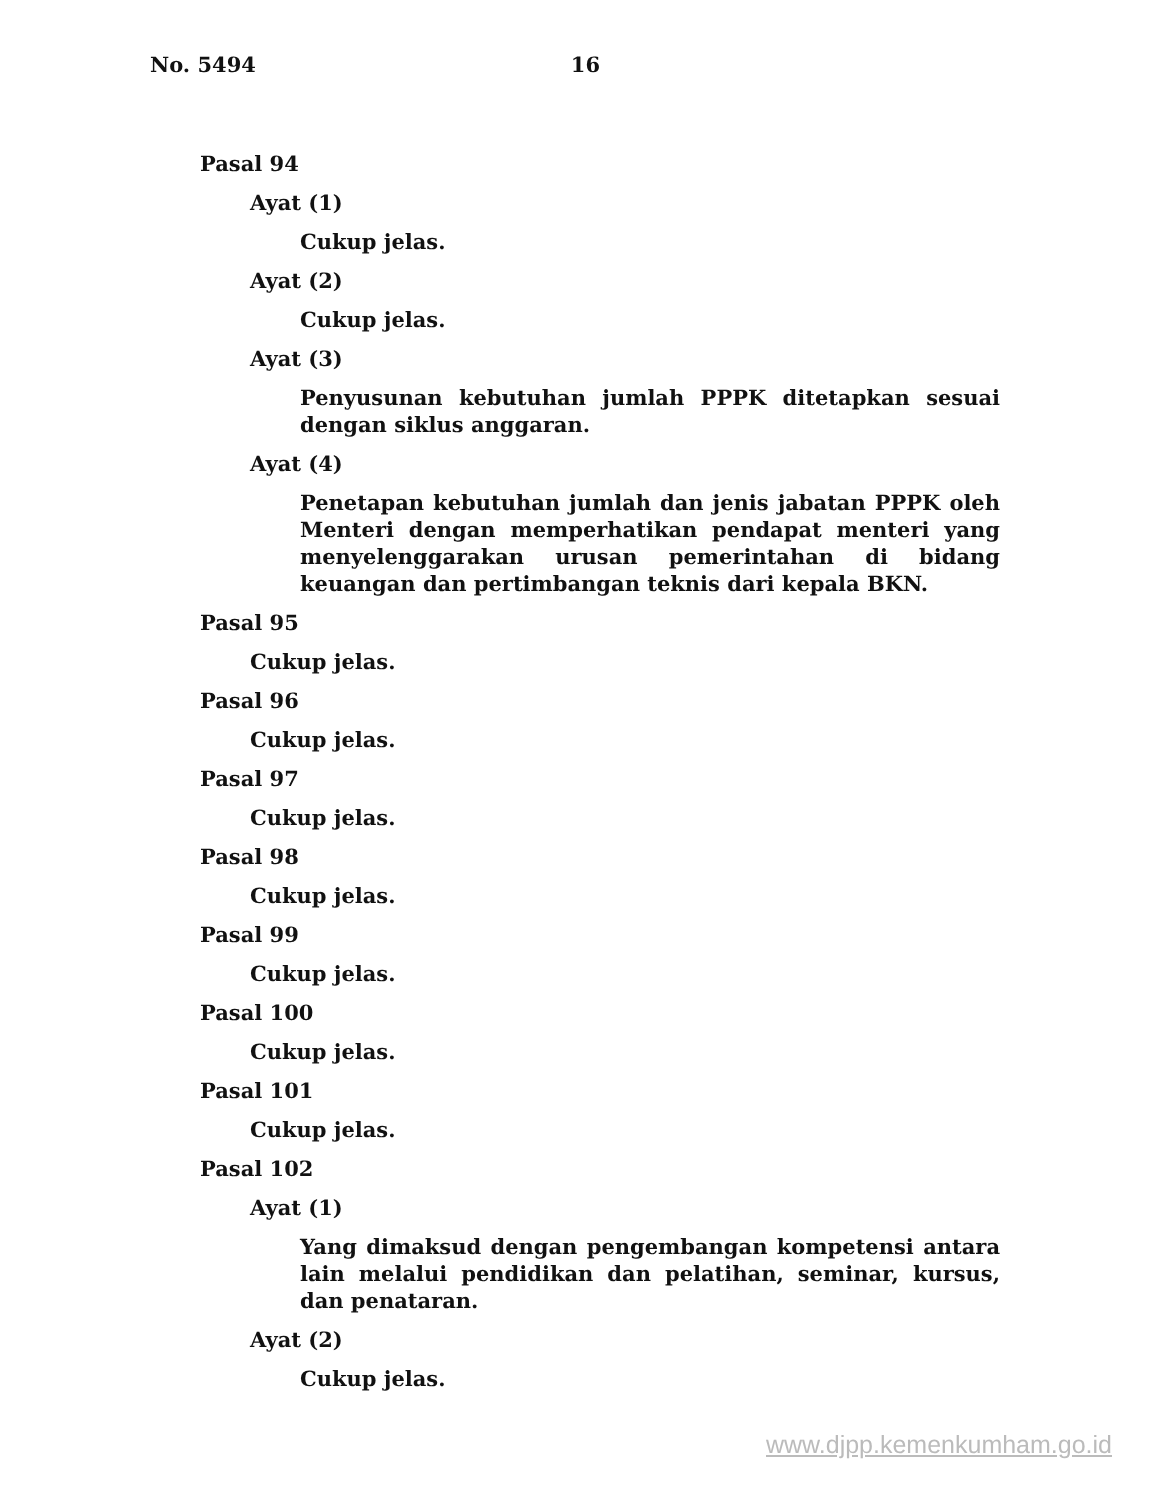No. 5494 16
Pasal 94
Ayat (1)
Cukup jelas.
Ayat (2)
Cukup jelas.
Ayat (3)
Penyusunan kebutuhan jumlah PPPK ditetapkan sesuai dengan siklus anggaran.
Ayat (4)
Penetapan kebutuhan jumlah dan jenis jabatan PPPK oleh Menteri dengan memperhatikan pendapat menteri yang menyelenggarakan urusan pemerintahan di bidang keuangan dan pertimbangan teknis dari kepala BKN.
Pasal 95
Cukup jelas.
Pasal 96
Cukup jelas.
Pasal 97
Cukup jelas.
Pasal 98
Cukup jelas.
Pasal 99
Cukup jelas.
Pasal 100
Cukup jelas.
Pasal 101
Cukup jelas.
Pasal 102
Ayat (1)
Yang dimaksud dengan pengembangan kompetensi antara lain melalui pendidikan dan pelatihan, seminar, kursus, dan penataran.
Ayat (2)
Cukup jelas.
www.djpp.kemenkumham.go.id